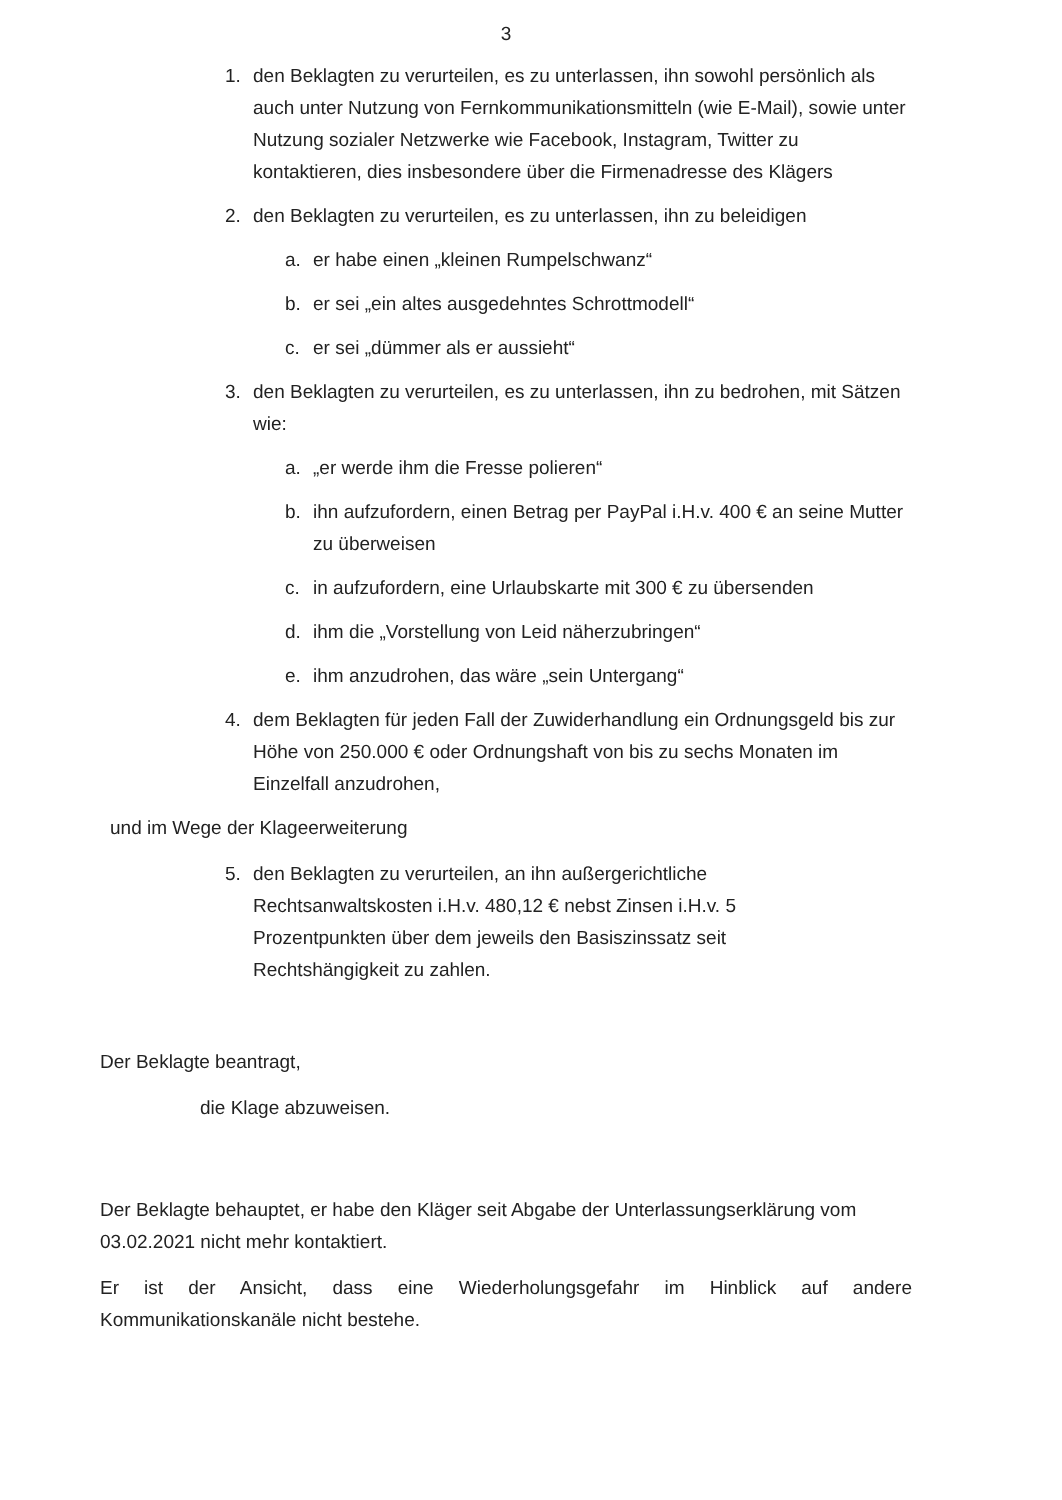3
1. den Beklagten zu verurteilen, es zu unterlassen, ihn sowohl persönlich als auch unter Nutzung von Fernkommunikationsmitteln (wie E-Mail), sowie unter Nutzung sozialer Netzwerke wie Facebook, Instagram, Twitter zu kontaktieren, dies insbesondere über die Firmenadresse des Klägers
2. den Beklagten zu verurteilen, es zu unterlassen, ihn zu beleidigen
a. er habe einen „kleinen Rumpelschwanz“
b. er sei „ein altes ausgedehntes Schrottmodell“
c. er sei „dümmer als er aussieht“
3. den Beklagten zu verurteilen, es zu unterlassen, ihn zu bedrohen, mit Sätzen wie:
a. „er werde ihm die Fresse polieren“
b. ihn aufzufordern, einen Betrag per PayPal i.H.v. 400 € an seine Mutter zu überweisen
c. in aufzufordern, eine Urlaubskarte mit 300 € zu übersenden
d. ihm die „Vorstellung von Leid näherzubringen“
e. ihm anzudrohen, das wäre „sein Untergang“
4. dem Beklagten für jeden Fall der Zuwiderhandlung ein Ordnungsgeld bis zur Höhe von 250.000 € oder Ordnungshaft von bis zu sechs Monaten im Einzelfall anzudrohen,
und im Wege der Klageerweiterung
5. den Beklagten zu verurteilen, an ihn außergerichtliche Rechtsanwaltskosten i.H.v. 480,12 € nebst Zinsen i.H.v. 5 Prozentpunkten über dem jeweils den Basiszinssatz seit Rechtshängigkeit zu zahlen.
Der Beklagte beantragt,
die Klage abzuweisen.
Der Beklagte behauptet, er habe den Kläger seit Abgabe der Unterlassungserklärung vom 03.02.2021 nicht mehr kontaktiert.
Er ist der Ansicht, dass eine Wiederholungsgefahr im Hinblick auf andere Kommunikationskanäle nicht bestehe.